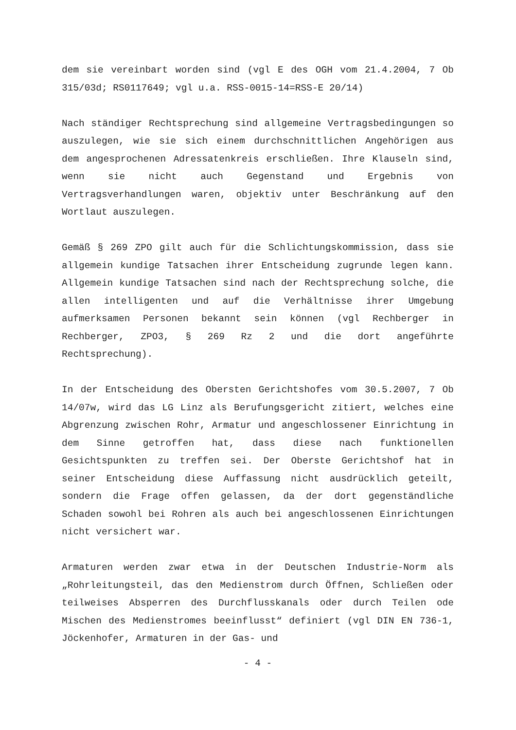dem sie vereinbart worden sind (vgl E des OGH vom 21.4.2004, 7 Ob 315/03d; RS0117649; vgl u.a. RSS-0015-14=RSS-E 20/14)
Nach ständiger Rechtsprechung sind allgemeine Vertragsbedingungen so auszulegen, wie sie sich einem durchschnittlichen Angehörigen aus dem angesprochenen Adressatenkreis erschließen. Ihre Klauseln sind, wenn sie nicht auch Gegenstand und Ergebnis von Vertragsverhandlungen waren, objektiv unter Beschränkung auf den Wortlaut auszulegen.
Gemäß § 269 ZPO gilt auch für die Schlichtungskommission, dass sie allgemein kundige Tatsachen ihrer Entscheidung zugrunde legen kann. Allgemein kundige Tatsachen sind nach der Rechtsprechung solche, die allen intelligenten und auf die Verhältnisse ihrer Umgebung aufmerksamen Personen bekannt sein können (vgl Rechberger in Rechberger, ZPO3, § 269 Rz 2 und die dort angeführte Rechtsprechung).
In der Entscheidung des Obersten Gerichtshofes vom 30.5.2007, 7 Ob 14/07w, wird das LG Linz als Berufungsgericht zitiert, welches eine Abgrenzung zwischen Rohr, Armatur und angeschlossener Einrichtung in dem Sinne getroffen hat, dass diese nach funktionellen Gesichtspunkten zu treffen sei. Der Oberste Gerichtshof hat in seiner Entscheidung diese Auffassung nicht ausdrücklich geteilt, sondern die Frage offen gelassen, da der dort gegenständliche Schaden sowohl bei Rohren als auch bei angeschlossenen Einrichtungen nicht versichert war.
Armaturen werden zwar etwa in der Deutschen Industrie-Norm als „Rohrleitungsteil, das den Medienstrom durch Öffnen, Schließen oder teilweises Absperren des Durchflusskanals oder durch Teilen ode Mischen des Medienstromes beeinflusst“ definiert (vgl DIN EN 736-1, Jöckenhofer, Armaturen in der Gas- und
- 4 -